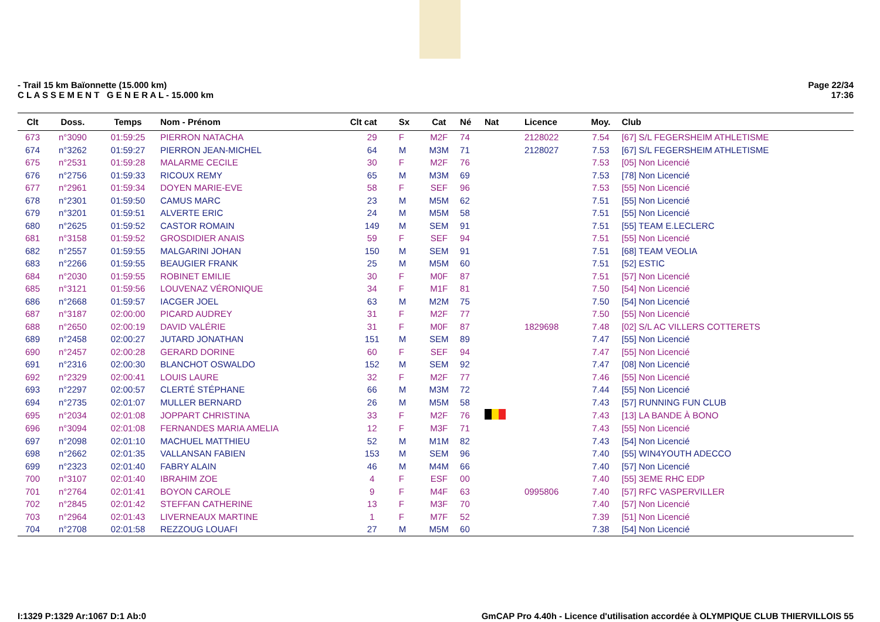- Trail 15 km Baïonnette (15.000 km)
C L A S S E M E N T G E N E R A L - 15.000 km
Page 22/34
17:36
| Clt | Doss. | Temps | Nom - Prénom | Clt cat | Sx | Cat | Né | Nat | Licence | Moy. | Club |
| --- | --- | --- | --- | --- | --- | --- | --- | --- | --- | --- | --- |
| 673 | n°3090 | 01:59:25 | PIERRON NATACHA | 29 | F | M2F | 74 | | 2128022 | 7.54 | [67] S/L FEGERSHEIM ATHLETISME |
| 674 | n°3262 | 01:59:27 | PIERRON JEAN-MICHEL | 64 | M | M3M | 71 | | 2128027 | 7.53 | [67] S/L FEGERSHEIM ATHLETISME |
| 675 | n°2531 | 01:59:28 | MALARME CECILE | 30 | F | M2F | 76 | | | 7.53 | [05] Non Licencié |
| 676 | n°2756 | 01:59:33 | RICOUX REMY | 65 | M | M3M | 69 | | | 7.53 | [78] Non Licencié |
| 677 | n°2961 | 01:59:34 | DOYEN MARIE-EVE | 58 | F | SEF | 96 | | | 7.53 | [55] Non Licencié |
| 678 | n°2301 | 01:59:50 | CAMUS MARC | 23 | M | M5M | 62 | | | 7.51 | [55] Non Licencié |
| 679 | n°3201 | 01:59:51 | ALVERTE ERIC | 24 | M | M5M | 58 | | | 7.51 | [55] Non Licencié |
| 680 | n°2625 | 01:59:52 | CASTOR ROMAIN | 149 | M | SEM | 91 | | | 7.51 | [55] TEAM E.LECLERC |
| 681 | n°3158 | 01:59:52 | GROSDIDIER ANAIS | 59 | F | SEF | 94 | | | 7.51 | [55] Non Licencié |
| 682 | n°2557 | 01:59:55 | MALGARINI JOHAN | 150 | M | SEM | 91 | | | 7.51 | [68] TEAM VEOLIA |
| 683 | n°2266 | 01:59:55 | BEAUGIER FRANK | 25 | M | M5M | 60 | | | 7.51 | [52] ESTIC |
| 684 | n°2030 | 01:59:55 | ROBINET EMILIE | 30 | F | M0F | 87 | | | 7.51 | [57] Non Licencié |
| 685 | n°3121 | 01:59:56 | LOUVENAZ VÉRONIQUE | 34 | F | M1F | 81 | | | 7.50 | [54] Non Licencié |
| 686 | n°2668 | 01:59:57 | IACGER JOEL | 63 | M | M2M | 75 | | | 7.50 | [54] Non Licencié |
| 687 | n°3187 | 02:00:00 | PICARD AUDREY | 31 | F | M2F | 77 | | | 7.50 | [55] Non Licencié |
| 688 | n°2650 | 02:00:19 | DAVID VALÉRIE | 31 | F | M0F | 87 | | 1829698 | 7.48 | [02] S/L AC VILLERS COTTERETS |
| 689 | n°2458 | 02:00:27 | JUTARD JONATHAN | 151 | M | SEM | 89 | | | 7.47 | [55] Non Licencié |
| 690 | n°2457 | 02:00:28 | GERARD DORINE | 60 | F | SEF | 94 | | | 7.47 | [55] Non Licencié |
| 691 | n°2316 | 02:00:30 | BLANCHOT OSWALDO | 152 | M | SEM | 92 | | | 7.47 | [08] Non Licencié |
| 692 | n°2329 | 02:00:41 | LOUIS LAURE | 32 | F | M2F | 77 | | | 7.46 | [55] Non Licencié |
| 693 | n°2297 | 02:00:57 | CLERTÉ STÉPHANE | 66 | M | M3M | 72 | | | 7.44 | [55] Non Licencié |
| 694 | n°2735 | 02:01:07 | MULLER BERNARD | 26 | M | M5M | 58 | | | 7.43 | [57] RUNNING FUN CLUB |
| 695 | n°2034 | 02:01:08 | JOPPART CHRISTINA | 33 | F | M2F | 76 | | | 7.43 | [13] LA BANDE À BONO |
| 696 | n°3094 | 02:01:08 | FERNANDES MARIA AMELIA | 12 | F | M3F | 71 | | | 7.43 | [55] Non Licencié |
| 697 | n°2098 | 02:01:10 | MACHUEL MATTHIEU | 52 | M | M1M | 82 | | | 7.43 | [54] Non Licencié |
| 698 | n°2662 | 02:01:35 | VALLANSAN FABIEN | 153 | M | SEM | 96 | | | 7.40 | [55] WIN4YOUTH ADECCO |
| 699 | n°2323 | 02:01:40 | FABRY ALAIN | 46 | M | M4M | 66 | | | 7.40 | [57] Non Licencié |
| 700 | n°3107 | 02:01:40 | IBRAHIM ZOE | 4 | F | ESF | 00 | | | 7.40 | [55] 3EME RHC EDP |
| 701 | n°2764 | 02:01:41 | BOYON CAROLE | 9 | F | M4F | 63 | | 0995806 | 7.40 | [57] RFC VASPERVILLER |
| 702 | n°2845 | 02:01:42 | STEFFAN CATHERINE | 13 | F | M3F | 70 | | | 7.40 | [57] Non Licencié |
| 703 | n°2964 | 02:01:43 | LIVERNEAUX MARTINE | 1 | F | M7F | 52 | | | 7.39 | [51] Non Licencié |
| 704 | n°2708 | 02:01:58 | REZZOUG LOUAFI | 27 | M | M5M | 60 | | | 7.38 | [54] Non Licencié |
I:1329 P:1329 Ar:1067 D:1 Ab:0 GmCAP Pro 4.40h - Licence d'utilisation accordée à OLYMPIQUE CLUB THIERVILLOIS 55